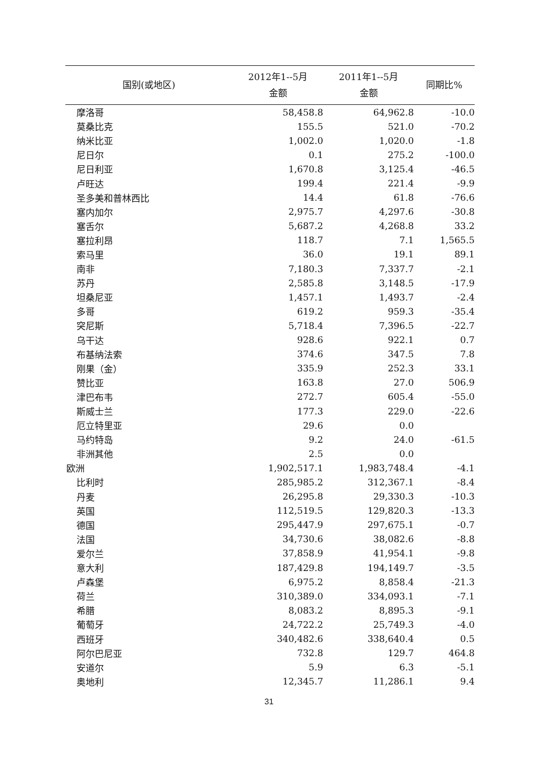| 国别(或地区) | 2012年1--5月 金额 | 2011年1--5月 金额 | 同期比% |
| --- | --- | --- | --- |
| 摩洛哥 | 58,458.8 | 64,962.8 | -10.0 |
| 莫桑比克 | 155.5 | 521.0 | -70.2 |
| 纳米比亚 | 1,002.0 | 1,020.0 | -1.8 |
| 尼日尔 | 0.1 | 275.2 | -100.0 |
| 尼日利亚 | 1,670.8 | 3,125.4 | -46.5 |
| 卢旺达 | 199.4 | 221.4 | -9.9 |
| 圣多美和普林西比 | 14.4 | 61.8 | -76.6 |
| 塞内加尔 | 2,975.7 | 4,297.6 | -30.8 |
| 塞舌尔 | 5,687.2 | 4,268.8 | 33.2 |
| 塞拉利昂 | 118.7 | 7.1 | 1,565.5 |
| 索马里 | 36.0 | 19.1 | 89.1 |
| 南非 | 7,180.3 | 7,337.7 | -2.1 |
| 苏丹 | 2,585.8 | 3,148.5 | -17.9 |
| 坦桑尼亚 | 1,457.1 | 1,493.7 | -2.4 |
| 多哥 | 619.2 | 959.3 | -35.4 |
| 突尼斯 | 5,718.4 | 7,396.5 | -22.7 |
| 乌干达 | 928.6 | 922.1 | 0.7 |
| 布基纳法索 | 374.6 | 347.5 | 7.8 |
| 刚果（金） | 335.9 | 252.3 | 33.1 |
| 赞比亚 | 163.8 | 27.0 | 506.9 |
| 津巴布韦 | 272.7 | 605.4 | -55.0 |
| 斯威士兰 | 177.3 | 229.0 | -22.6 |
| 厄立特里亚 | 29.6 | 0.0 | |
| 马约特岛 | 9.2 | 24.0 | -61.5 |
| 非洲其他 | 2.5 | 0.0 | |
| 欧洲 | 1,902,517.1 | 1,983,748.4 | -4.1 |
| 比利时 | 285,985.2 | 312,367.1 | -8.4 |
| 丹麦 | 26,295.8 | 29,330.3 | -10.3 |
| 英国 | 112,519.5 | 129,820.3 | -13.3 |
| 德国 | 295,447.9 | 297,675.1 | -0.7 |
| 法国 | 34,730.6 | 38,082.6 | -8.8 |
| 爱尔兰 | 37,858.9 | 41,954.1 | -9.8 |
| 意大利 | 187,429.8 | 194,149.7 | -3.5 |
| 卢森堡 | 6,975.2 | 8,858.4 | -21.3 |
| 荷兰 | 310,389.0 | 334,093.1 | -7.1 |
| 希腊 | 8,083.2 | 8,895.3 | -9.1 |
| 葡萄牙 | 24,722.2 | 25,749.3 | -4.0 |
| 西班牙 | 340,482.6 | 338,640.4 | 0.5 |
| 阿尔巴尼亚 | 732.8 | 129.7 | 464.8 |
| 安道尔 | 5.9 | 6.3 | -5.1 |
| 奥地利 | 12,345.7 | 11,286.1 | 9.4 |
31